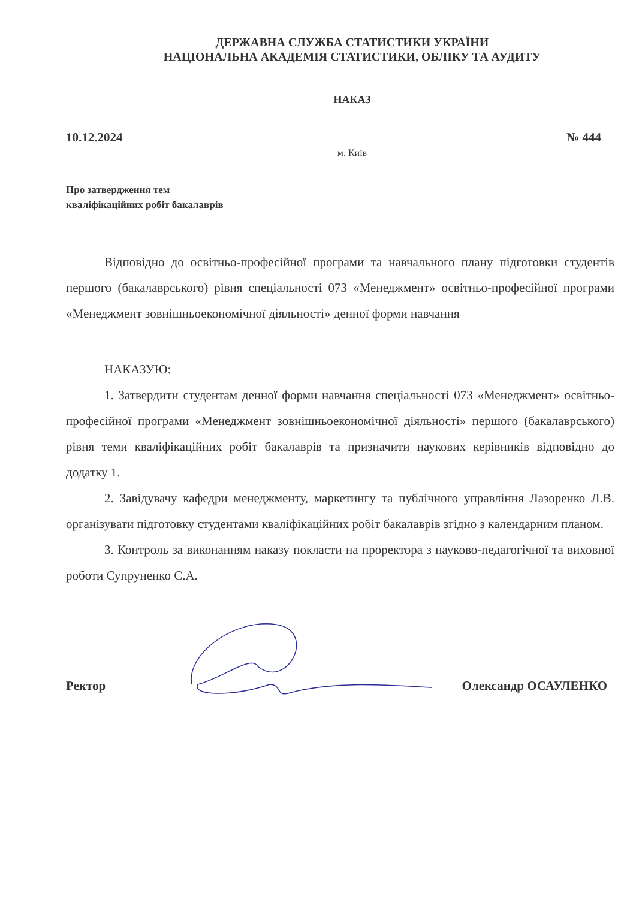ДЕРЖАВНА СЛУЖБА СТАТИСТИКИ УКРАЇНИ
НАЦІОНАЛЬНА АКАДЕМІЯ СТАТИСТИКИ, ОБЛІКУ ТА АУДИТУ
НАКАЗ
10.12.2024 № 444
м. Київ
Про затвердження тем
кваліфікаційних робіт бакалаврів
Відповідно до освітньо-професійної програми та навчального плану підготовки студентів першого (бакалаврського) рівня спеціальності 073 «Менеджмент» освітньо-професійної програми «Менеджмент зовнішньоекономічної діяльності» денної форми навчання
НАКАЗУЮ:
1. Затвердити студентам денної форми навчання спеціальності 073 «Менеджмент» освітньо-професійної програми «Менеджмент зовнішньоекономічної діяльності» першого (бакалаврського) рівня теми кваліфікаційних робіт бакалаврів та призначити наукових керівників відповідно до додатку 1.
2. Завідувачу кафедри менеджменту, маркетингу та публічного управління Лазоренко Л.В. організувати підготовку студентами кваліфікаційних робіт бакалаврів згідно з календарним планом.
3. Контроль за виконанням наказу покласти на проректора з науково-педагогічної та виховної роботи Супруненко С.А.
Ректор Олександр ОСАУЛЕНКО